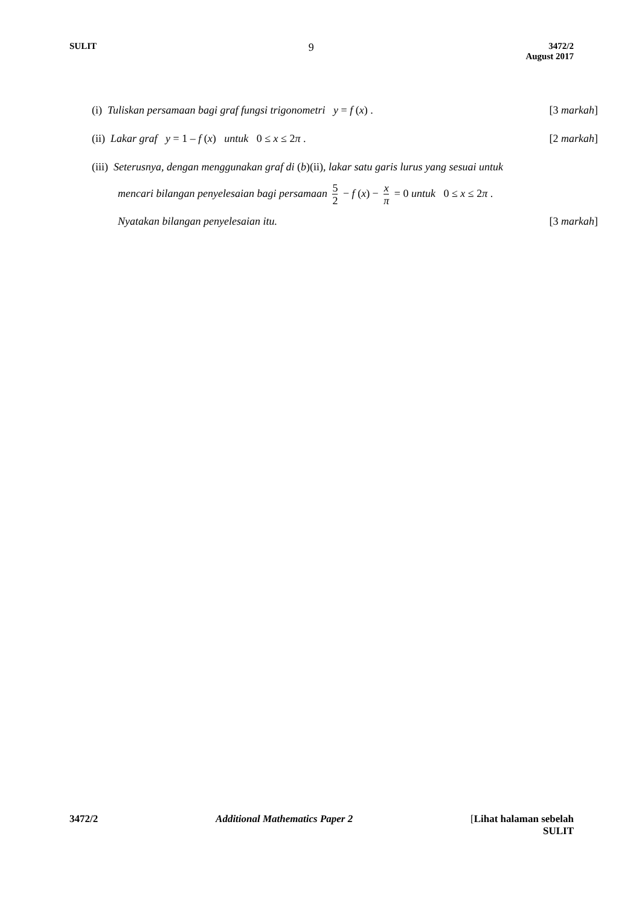SULIT
9
3472/2
August 2017
(i) Tuliskan persamaan bagi graf fungsi trigonometri y = f (x) .
[3 markah]
(ii) Lakar graf y = 1 – f (x) untuk 0 ≤ x ≤ 2π .
[2 markah]
(iii) Seterusnya, dengan menggunakan graf di (b)(ii), lakar satu garis lurus yang sesuai untuk
mencari bilangan penyelesaian bagi persamaan 5 2 − f (x) − x π = 0 untuk 0 ≤ x ≤ 2π .
Nyatakan bilangan penyelesaian itu.
[3 markah]
3472/2 Additional Mathematics Paper 2 [Lihat halaman sebelah
SULIT